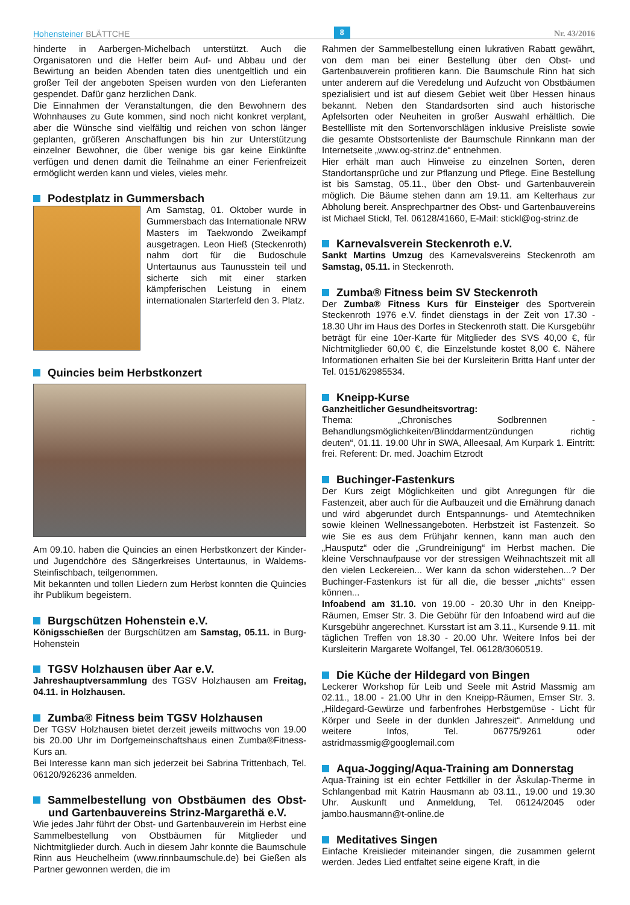Hohensteiner BLÄTTCHE
8
Nr. 43/2016
hinderte in Aarbergen-Michelbach unterstützt. Auch die Organisatoren und die Helfer beim Auf- und Abbau und der Bewirtung an beiden Abenden taten dies unentgeltlich und ein großer Teil der angeboten Speisen wurden von den Lieferanten gespendet. Dafür ganz herzlichen Dank.
Die Einnahmen der Veranstaltungen, die den Bewohnern des Wohnhauses zu Gute kommen, sind noch nicht konkret verplant, aber die Wünsche sind vielfältig und reichen von schon länger geplanten, größeren Anschaffungen bis hin zur Unterstützung einzelner Bewohner, die über wenige bis gar keine Einkünfte verfügen und denen damit die Teilnahme an einer Ferienfreizeit ermöglicht werden kann und vieles, vieles mehr.
Podestplatz in Gummersbach
Am Samstag, 01. Oktober wurde in Gummersbach das Internationale NRW Masters im Taekwondo Zweikampf ausgetragen. Leon Hieß (Steckenroth) nahm dort für die Budoschule Untertaunus aus Taunusstein teil und sicherte sich mit einer starken kämpferischen Leistung in einem internationalen Starterfeld den 3. Platz.
Quincies beim Herbstkonzert
Am 09.10. haben die Quincies an einen Herbstkonzert der Kinder- und Jugendchöre des Sängerkreises Untertaunus, in Waldems-Steinfischbach, teilgenommen.
Mit bekannten und tollen Liedern zum Herbst konnten die Quincies ihr Publikum begeistern.
Burgschützen Hohenstein e.V.
Königsschießen der Burgschützen am Samstag, 05.11. in Burg-Hohenstein
TGSV Holzhausen über Aar e.V.
Jahreshauptversammlung des TGSV Holzhausen am Freitag, 04.11. in Holzhausen.
Zumba® Fitness beim TGSV Holzhausen
Der TGSV Holzhausen bietet derzeit jeweils mittwochs von 19.00 bis 20.00 Uhr im Dorfgemeinschaftshaus einen Zumba®Fitness-Kurs an.
Bei Interesse kann man sich jederzeit bei Sabrina Trittenbach, Tel. 06120/926236 anmelden.
Sammelbestellung von Obstbäumen des Obst- und Gartenbauvereins Strinz-Margarethä e.V.
Wie jedes Jahr führt der Obst- und Gartenbauverein im Herbst eine Sammelbestellung von Obstbäumen für Mitglieder und Nichtmitglieder durch. Auch in diesem Jahr konnte die Baumschule Rinn aus Heuchelheim (www.rinnbaumschule.de) bei Gießen als Partner gewonnen werden, die im
Rahmen der Sammelbestellung einen lukrativen Rabatt gewährt, von dem man bei einer Bestellung über den Obst- und Gartenbauverein profitieren kann. Die Baumschule Rinn hat sich unter anderem auf die Veredelung und Aufzucht von Obstbäumen spezialisiert und ist auf diesem Gebiet weit über Hessen hinaus bekannt. Neben den Standardsorten sind auch historische Apfelsorten oder Neuheiten in großer Auswahl erhältlich. Die Bestellliste mit den Sortenvorschlägen inklusive Preisliste sowie die gesamte Obstsortenliste der Baumschule Rinnkann man der Internetseite „www.og-strinz.de“ entnehmen.
Hier erhält man auch Hinweise zu einzelnen Sorten, deren Standortansprüche und zur Pflanzung und Pflege. Eine Bestellung ist bis Samstag, 05.11., über den Obst- und Gartenbauverein möglich. Die Bäume stehen dann am 19.11. am Kelterhaus zur Abholung bereit. Ansprechpartner des Obst- und Gartenbauvereins ist Michael Stickl, Tel. 06128/41660, E-Mail: stickl@og-strinz.de
Karnevalsverein Steckenroth e.V.
Sankt Martins Umzug des Karnevalsvereins Steckenroth am Samstag, 05.11. in Steckenroth.
Zumba® Fitness beim SV Steckenroth
Der Zumba® Fitness Kurs für Einsteiger des Sportverein Steckenroth 1976 e.V. findet dienstags in der Zeit von 17.30 - 18.30 Uhr im Haus des Dorfes in Steckenroth statt. Die Kursgebühr beträgt für eine 10er-Karte für Mitglieder des SVS 40,00 €, für Nichtmitglieder 60,00 €, die Einzelstunde kostet 8,00 €. Nähere Informationen erhalten Sie bei der Kursleiterin Britta Hanf unter der Tel. 0151/62985534.
Kneipp-Kurse
Ganzheitlicher Gesundheitsvortrag:
Thema: „Chronisches Sodbrennen - Behandlungsmöglichkeiten/Blinddarmentzündungen richtig deuten“, 01.11. 19.00 Uhr in SWA, Alleesaal, Am Kurpark 1. Eintritt: frei. Referent: Dr. med. Joachim Etzrodt
Buchinger-Fastenkurs
Der Kurs zeigt Möglichkeiten und gibt Anregungen für die Fastenzeit, aber auch für die Aufbauzeit und die Ernährung danach und wird abgerundet durch Entspannungs- und Atemtechniken sowie kleinen Wellnessangeboten. Herbstzeit ist Fastenzeit. So wie Sie es aus dem Frühjahr kennen, kann man auch den „Hausputz“ oder die „Grundreinigung“ im Herbst machen. Die kleine Verschnaufpause vor der stressigen Weihnachtszeit mit all den vielen Leckereien... Wer kann da schon widerstehen...? Der Buchinger-Fastenkurs ist für all die, die besser „nichts“ essen können...
Infoabend am 31.10. von 19.00 - 20.30 Uhr in den Kneipp-Räumen, Emser Str. 3. Die Gebühr für den Infoabend wird auf die Kursgebühr angerechnet. Kursstart ist am 3.11., Kursende 9.11. mit täglichen Treffen von 18.30 - 20.00 Uhr. Weitere Infos bei der Kursleiterin Margarete Wolfangel, Tel. 06128/3060519.
Die Küche der Hildegard von Bingen
Leckerer Workshop für Leib und Seele mit Astrid Massmig am 02.11., 18.00 - 21.00 Uhr in den Kneipp-Räumen, Emser Str. 3. „Hildegard-Gewürze und farbenfrohes Herbstgemüse - Licht für Körper und Seele in der dunklen Jahreszeit“. Anmeldung und weitere Infos, Tel. 06775/9261 oder astridmassmig@googlemail.com
Aqua-Jogging/Aqua-Training am Donnerstag
Aqua-Training ist ein echter Fettkiller in der Äskulap-Therme in Schlangenbad mit Katrin Hausmann ab 03.11., 19.00 und 19.30 Uhr. Auskunft und Anmeldung, Tel. 06124/2045 oder jambo.hausmann@t-online.de
Meditatives Singen
Einfache Kreislieder miteinander singen, die zusammen gelernt werden. Jedes Lied entfaltet seine eigene Kraft, in die